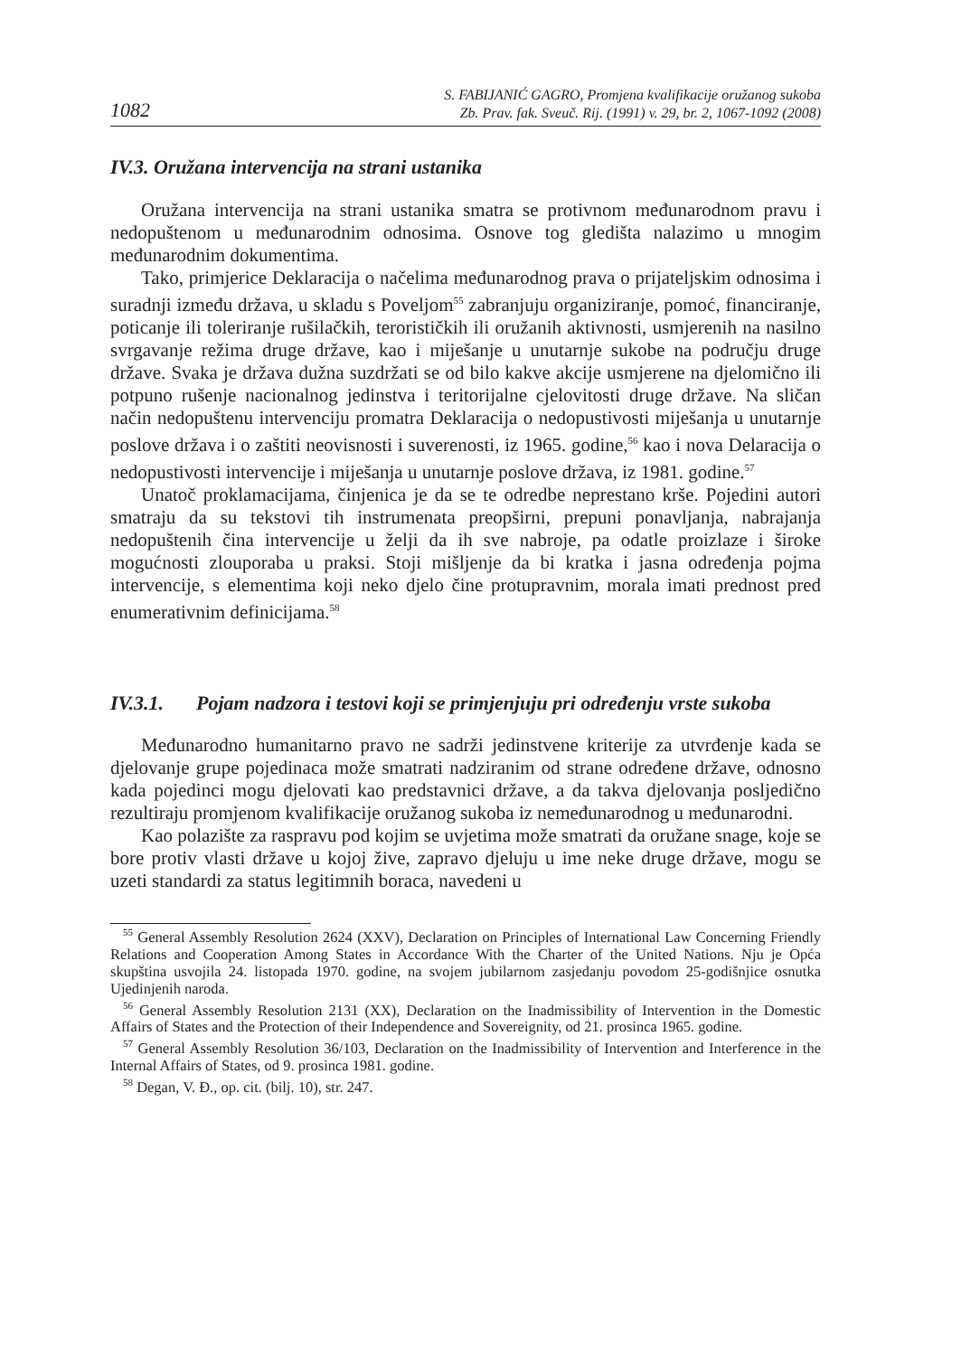1082 S. FABIJANIĆ GAGRO, Promjena kvalifikacije oružanog sukoba
Zb. Prav. fak. Sveuč. Rij. (1991) v. 29, br. 2, 1067-1092 (2008)
IV.3. Oružana intervencija na strani ustanika
Oružana intervencija na strani ustanika smatra se protivnom međunarodnom pravu i nedopuštenom u međunarodnim odnosima. Osnove tog gledišta nalazimo u mnogim međunarodnim dokumentima.
Tako, primjerice Deklaracija o načelima međunarodnog prava o prijateljskim odnosima i suradnji između država, u skladu s Poveljom<sup>55</sup> zabranjuju organiziranje, pomoć, financiranje, poticanje ili toleriranje rušilačkih, terorističkih ili oružanih aktivnosti, usmjerenih na nasilno svrgavanje režima druge države, kao i miješanje u unutarnje sukobe na području druge države. Svaka je država dužna suzdržati se od bilo kakve akcije usmjerene na djelomično ili potpuno rušenje nacionalnog jedinstva i teritorijalne cjelovitosti druge države. Na sličan način nedopuštenu intervenciju promatra Deklaracija o nedopustivosti miješanja u unutarnje poslove država i o zaštiti neovisnosti i suverenosti, iz 1965. godine,<sup>56</sup> kao i nova Delaracija o nedopustivosti intervencije i miješanja u unutarnje poslove država, iz 1981. godine.<sup>57</sup>
Unatoč proklamacijama, činjenica je da se te odredbe neprestano krše. Pojedini autori smatraju da su tekstovi tih instrumenata preopširni, prepuni ponavljanja, nabrajanja nedopuštenih čina intervencije u želji da ih sve nabroje, pa odatle proizlaze i široke mogućnosti zlouporaba u praksi. Stoji mišljenje da bi kratka i jasna određenja pojma intervencije, s elementima koji neko djelo čine protupravnim, morala imati prednost pred enumerativnim definicijama.<sup>58</sup>
IV.3.1. Pojam nadzora i testovi koji se primjenjuju pri određenju vrste sukoba
Međunarodno humanitarno pravo ne sadrži jedinstvene kriterije za utvrđenje kada se djelovanje grupe pojedinaca može smatrati nadziranim od strane određene države, odnosno kada pojedinci mogu djelovati kao predstavnici države, a da takva djelovanja posljedično rezultiraju promjenom kvalifikacije oružanog sukoba iz nemeđunarodnog u međunarodni.
Kao polazište za raspravu pod kojim se uvjetima može smatrati da oružane snage, koje se bore protiv vlasti države u kojoj žive, zapravo djeluju u ime neke druge države, mogu se uzeti standardi za status legitimnih boraca, navedeni u
<sup>55</sup> General Assembly Resolution 2624 (XXV), Declaration on Principles of International Law Concerning Friendly Relations and Cooperation Among States in Accordance With the Charter of the United Nations. Nju je Opća skupština usvojila 24. listopada 1970. godine, na svojem jubilarnom zasjedanju povodom 25-godišnjice osnutka Ujedinjenih naroda.
<sup>56</sup> General Assembly Resolution 2131 (XX), Declaration on the Inadmissibility of Intervention in the Domestic Affairs of States and the Protection of their Independence and Sovereignity, od 21. prosinca 1965. godine.
<sup>57</sup> General Assembly Resolution 36/103, Declaration on the Inadmissibility of Intervention and Interference in the Internal Affairs of States, od 9. prosinca 1981. godine.
<sup>58</sup> Degan, V. Đ., op. cit. (bilj. 10), str. 247.